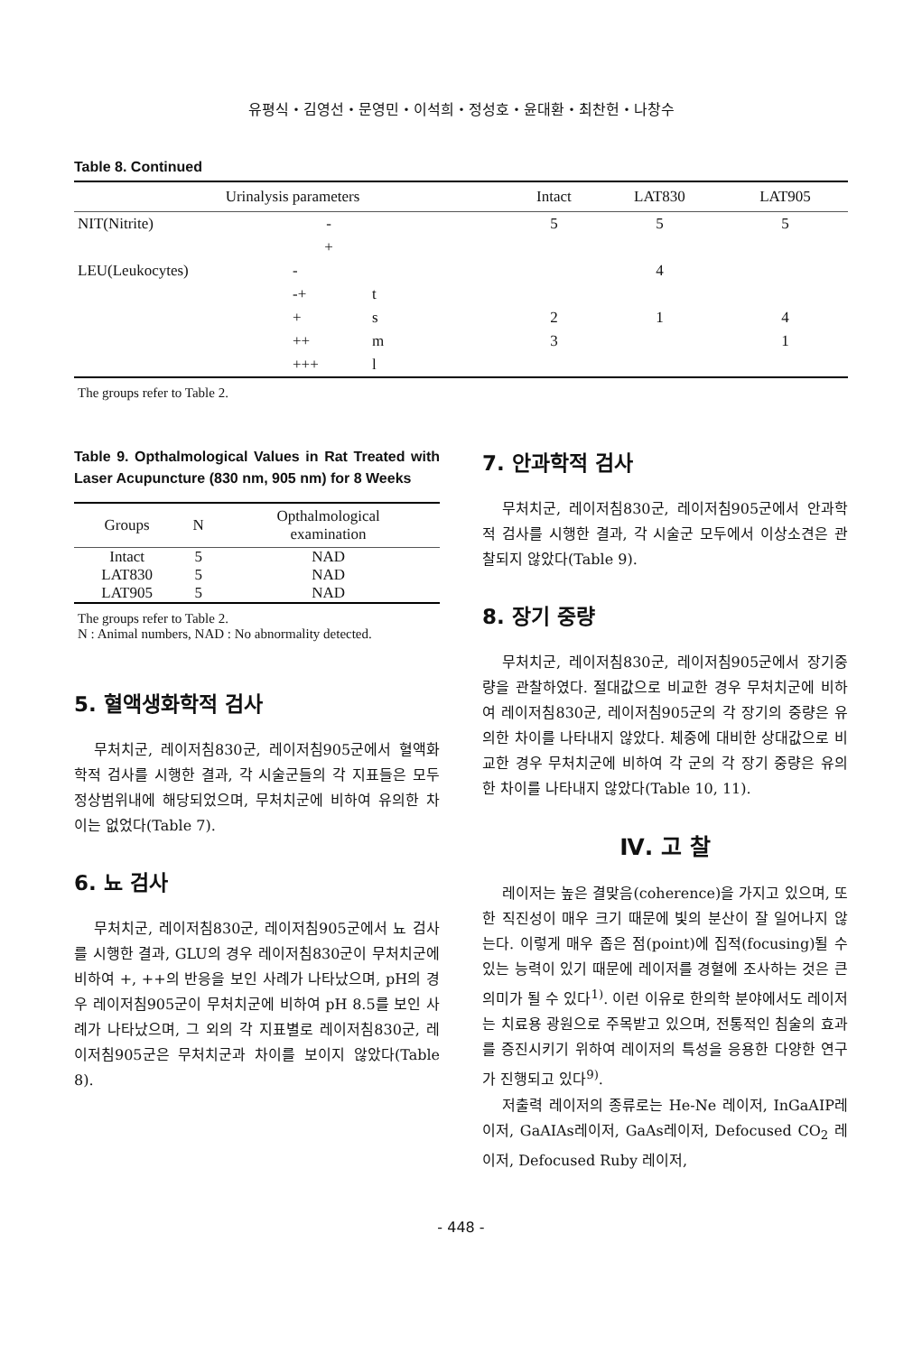유평식・김영선・문영민・이석희・정성호・윤대환・최찬헌・나창수
Table 8. Continued
| Urinalysis parameters | | | Intact | LAT830 | LAT905 |
| --- | --- | --- | --- | --- | --- |
| NIT(Nitrite) | - | | 5 | 5 | 5 |
| | + | | | | |
| LEU(Leukocytes) | - | | | 4 | |
| | -+ | t | | | |
| | + | s | 2 | 1 | 4 |
| | ++ | m | 3 | | 1 |
| | +++ | l | | | |
The groups refer to Table 2.
Table 9. Opthalmological Values in Rat Treated with Laser Acupuncture (830 nm, 905 nm) for 8 Weeks
| Groups | N | Opthalmological examination |
| --- | --- | --- |
| Intact | 5 | NAD |
| LAT830 | 5 | NAD |
| LAT905 | 5 | NAD |
The groups refer to Table 2.
N : Animal numbers, NAD : No abnormality detected.
5. 혈액생화학적 검사
무처치군, 레이저침830군, 레이저침905군에서 혈액화학적 검사를 시행한 결과, 각 시술군들의 각 지표들은 모두 정상범위내에 해당되었으며, 무처치군에 비하여 유의한 차이는 없었다(Table 7).
6. 뇨 검사
무처치군, 레이저침830군, 레이저침905군에서 뇨 검사를 시행한 결과, GLU의 경우 레이저침830군이 무처치군에 비하여 +, ++의 반응을 보인 사례가 나타났으며, pH의 경우 레이저침905군이 무처치군에 비하여 pH 8.5를 보인 사례가 나타났으며, 그 외의 각 지표별로 레이저침830군, 레이저침905군은 무처치군과 차이를 보이지 않았다(Table 8).
7. 안과학적 검사
무처치군, 레이저침830군, 레이저침905군에서 안과학적 검사를 시행한 결과, 각 시술군 모두에서 이상소견은 관찰되지 않았다(Table 9).
8. 장기 중량
무처치군, 레이저침830군, 레이저침905군에서 장기중량을 관찰하였다. 절대값으로 비교한 경우 무처치군에 비하여 레이저침830군, 레이저침905군의 각 장기의 중량은 유의한 차이를 나타내지 않았다. 체중에 대비한 상대값으로 비교한 경우 무처치군에 비하여 각 군의 각 장기 중량은 유의한 차이를 나타내지 않았다(Table 10, 11).
Ⅳ. 고 찰
레이저는 높은 결맞음(coherence)을 가지고 있으며, 또한 직진성이 매우 크기 때문에 빛의 분산이 잘 일어나지 않는다. 이렇게 매우 좁은 점(point)에 집적(focusing)될 수 있는 능력이 있기 때문에 레이저를 경혈에 조사하는 것은 큰 의미가 될 수 있다<sup>1)</sup>. 이런 이유로 한의학 분야에서도 레이저는 치료용 광원으로 주목받고 있으며, 전통적인 침술의 효과를 증진시키기 위하여 레이저의 특성을 응용한 다양한 연구가 진행되고 있다<sup>9)</sup>.
저출력 레이저의 종류로는 He-Ne 레이저, InGaAIP레이저, GaAIAs레이저, GaAs레이저, Defocused CO<sub>2</sub> 레이저, Defocused Ruby 레이저,
- 448 -